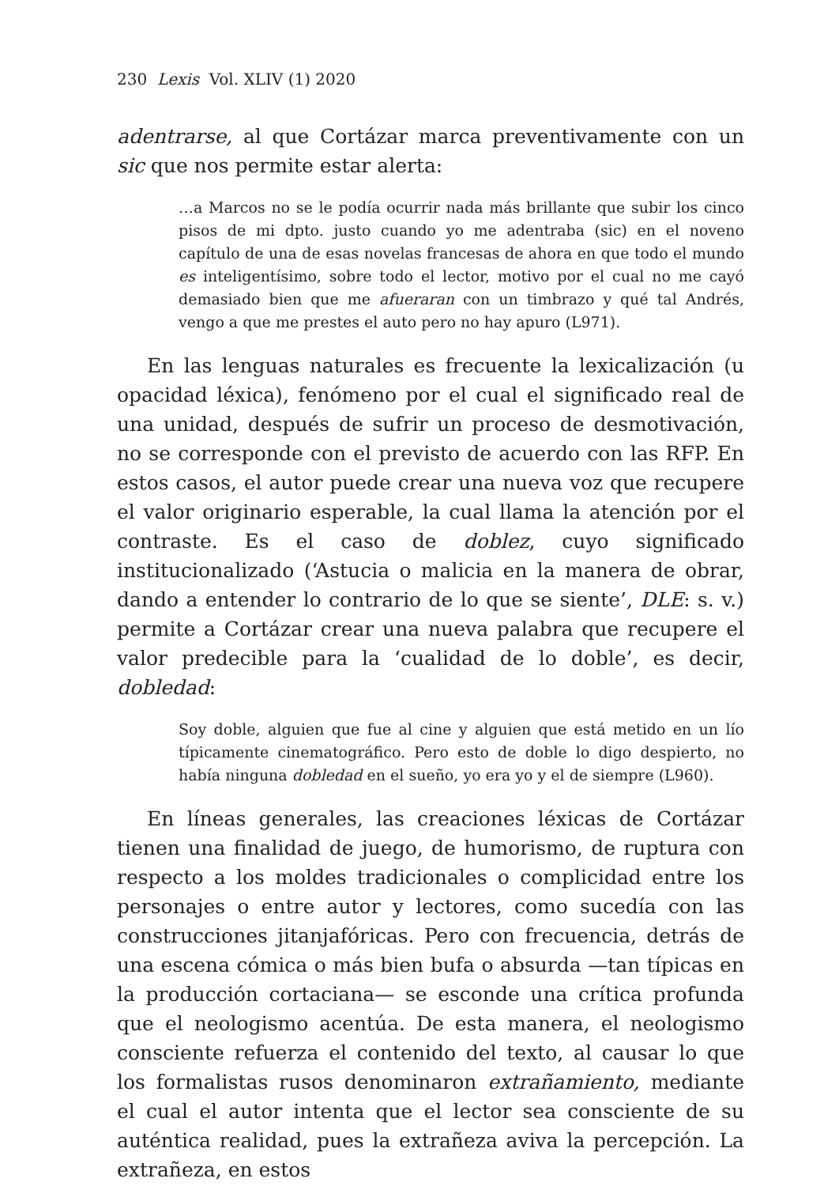230 Lexis Vol. XLIV (1) 2020
adentrarse, al que Cortázar marca preventivamente con un sic que nos permite estar alerta:
…a Marcos no se le podía ocurrir nada más brillante que subir los cinco pisos de mi dpto. justo cuando yo me adentraba (sic) en el noveno capítulo de una de esas novelas francesas de ahora en que todo el mundo es inteligentísimo, sobre todo el lector, motivo por el cual no me cayó demasiado bien que me afueraran con un timbrazo y qué tal Andrés, vengo a que me prestes el auto pero no hay apuro (L971).
En las lenguas naturales es frecuente la lexicalización (u opacidad léxica), fenómeno por el cual el significado real de una unidad, después de sufrir un proceso de desmotivación, no se corresponde con el previsto de acuerdo con las RFP. En estos casos, el autor puede crear una nueva voz que recupere el valor originario esperable, la cual llama la atención por el contraste. Es el caso de doblez, cuyo significado institucionalizado (‘Astucia o malicia en la manera de obrar, dando a entender lo contrario de lo que se siente’, DLE: s. v.) permite a Cortázar crear una nueva palabra que recupere el valor predecible para la ‘cualidad de lo doble’, es decir, dobledad:
Soy doble, alguien que fue al cine y alguien que está metido en un lío típicamente cinematográfico. Pero esto de doble lo digo despierto, no había ninguna dobledad en el sueño, yo era yo y el de siempre (L960).
En líneas generales, las creaciones léxicas de Cortázar tienen una finalidad de juego, de humorismo, de ruptura con respecto a los moldes tradicionales o complicidad entre los personajes o entre autor y lectores, como sucedía con las construcciones jitanjafóricas. Pero con frecuencia, detrás de una escena cómica o más bien bufa o absurda —tan típicas en la producción cortaciana— se esconde una crítica profunda que el neologismo acentúa. De esta manera, el neologismo consciente refuerza el contenido del texto, al causar lo que los formalistas rusos denominaron extrañamiento, mediante el cual el autor intenta que el lector sea consciente de su auténtica realidad, pues la extrañeza aviva la percepción. La extrañeza, en estos